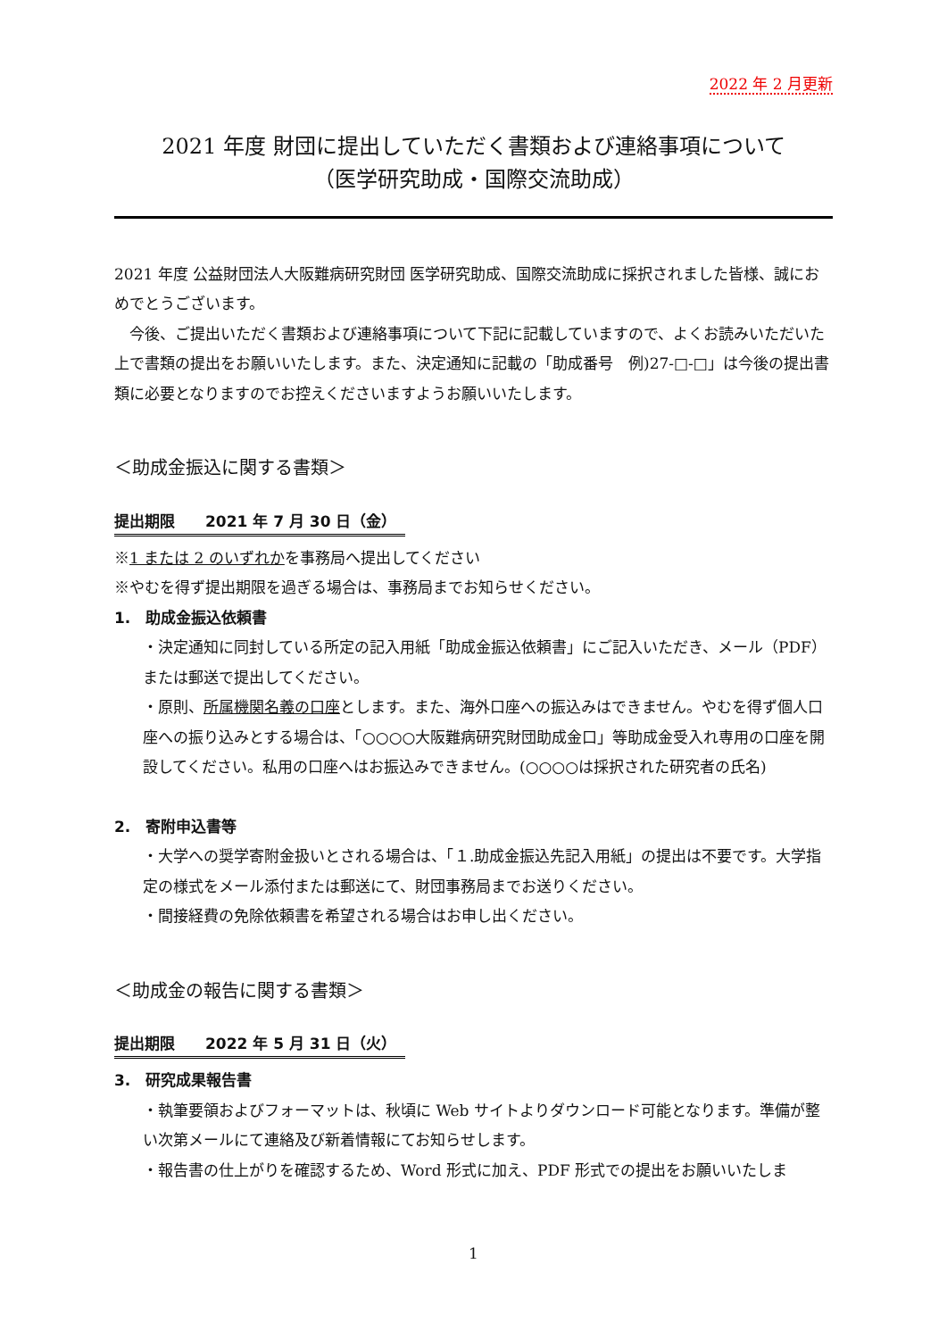2022 年 2 月更新
2021 年度 財団に提出していただく書類および連絡事項について
（医学研究助成・国際交流助成）
2021 年度 公益財団法人大阪難病研究財団 医学研究助成、国際交流助成に採択されました皆様、誠におめでとうございます。
　今後、ご提出いただく書類および連絡事項について下記に記載していますので、よくお読みいただいた上で書類の提出をお願いいたします。また、決定通知に記載の「助成番号　例)27-□-□」は今後の提出書類に必要となりますのでお控えくださいますようお願いいたします。
＜助成金振込に関する書類＞
提出期限　　2021 年 7 月 30 日（金）
※1 または 2 のいずれかを事務局へ提出してください
※やむを得ず提出期限を過ぎる場合は、事務局までお知らせください。
1.　助成金振込依頼書
・決定通知に同封している所定の記入用紙「助成金振込依頼書」にご記入いただき、メール（PDF）または郵送で提出してください。
・原則、所属機関名義の口座とします。また、海外口座への振込みはできません。やむを得ず個人口座への振り込みとする場合は、「○○○○大阪難病研究財団助成金口」等助成金受入れ専用の口座を開設してください。私用の口座へはお振込みできません。(○○○○は採択された研究者の氏名)
2.　寄附申込書等
・大学への奨学寄附金扱いとされる場合は、「１.助成金振込先記入用紙」の提出は不要です。大学指定の様式をメール添付または郵送にて、財団事務局までお送りください。
・間接経費の免除依頼書を希望される場合はお申し出ください。
＜助成金の報告に関する書類＞
提出期限　　2022 年 5 月 31 日（火）
3.　研究成果報告書
・執筆要領およびフォーマットは、秋頃に Web サイトよりダウンロード可能となります。準備が整い次第メールにて連絡及び新着情報にてお知らせします。
・報告書の仕上がりを確認するため、Word 形式に加え、PDF 形式での提出をお願いいたしま
1